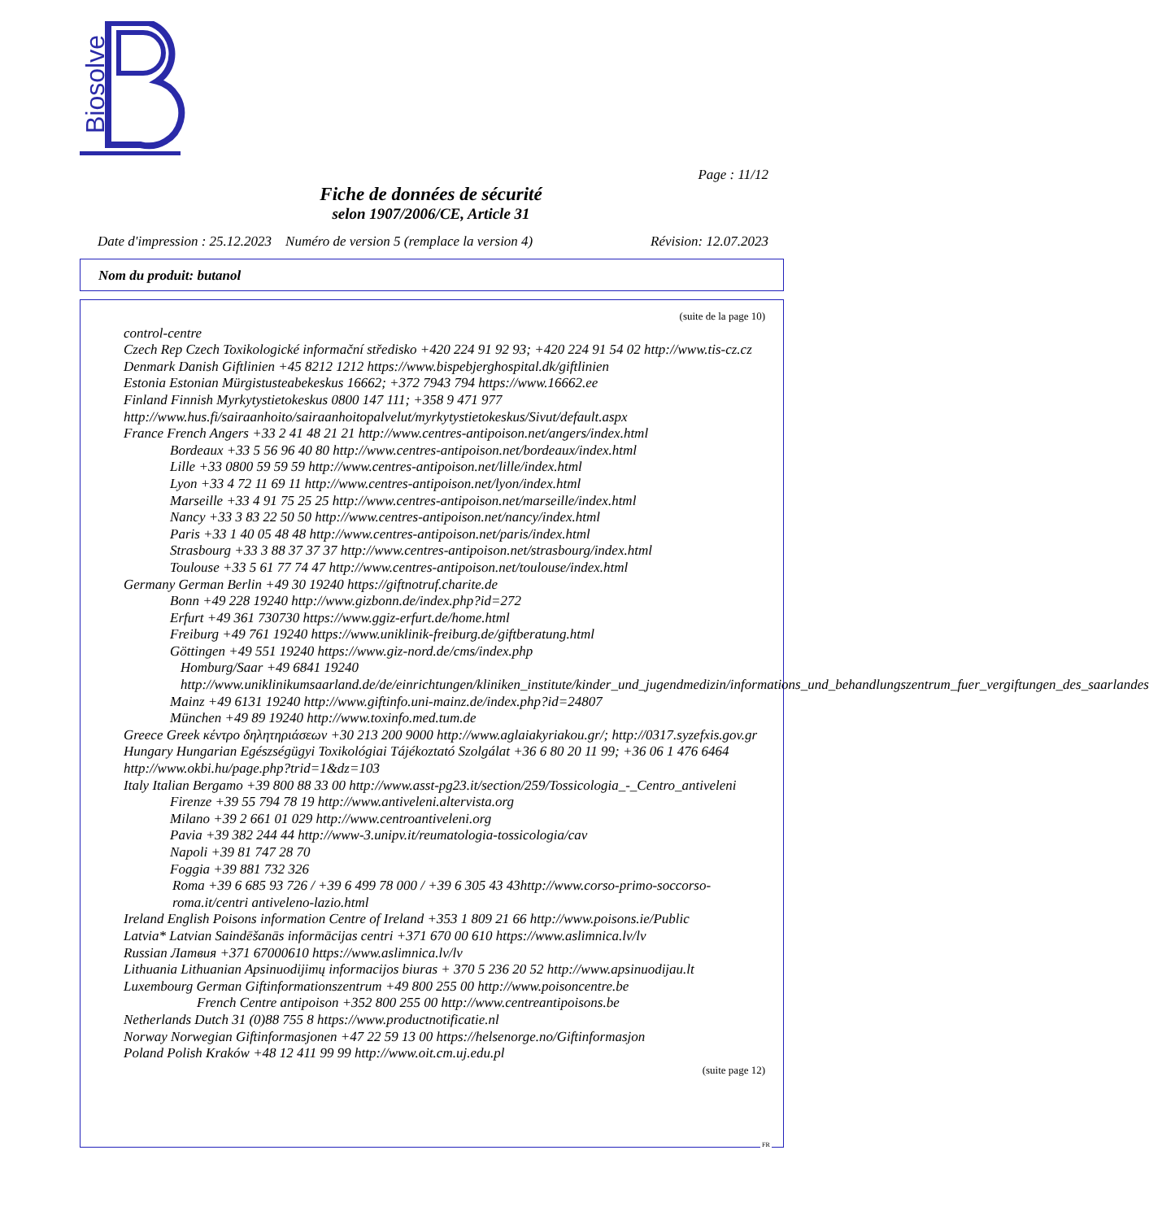Biosolve
Page : 11/12
Fiche de données de sécurité
selon 1907/2006/CE, Article 31
Date d'impression : 25.12.2023 Numéro de version 5 (remplace la version 4) Révision: 12.07.2023
Nom du produit: butanol
(suite de la page 10)
control-centre
Czech Rep Czech Toxikologické informační středisko +420 224 91 92 93; +420 224 91 54 02 http://www.tis-cz.cz
Denmark Danish Giftlinien +45 8212 1212 https://www.bispebjerghospital.dk/giftlinien
Estonia Estonian Mürgistusteabekeskus 16662; +372 7943 794 https://www.16662.ee
Finland Finnish Myrkytystietokeskus 0800 147 111; +358 9 471 977 http://www.hus.fi/sairaanhoito/sairaanhoitopalvelut/myrkytystietokeskus/Sivut/default.aspx
France French Angers +33 2 41 48 21 21 http://www.centres-antipoison.net/angers/index.html
Bordeaux +33 5 56 96 40 80 http://www.centres-antipoison.net/bordeaux/index.html
Lille +33 0800 59 59 59 http://www.centres-antipoison.net/lille/index.html
Lyon +33 4 72 11 69 11 http://www.centres-antipoison.net/lyon/index.html
Marseille +33 4 91 75 25 25 http://www.centres-antipoison.net/marseille/index.html
Nancy +33 3 83 22 50 50 http://www.centres-antipoison.net/nancy/index.html
Paris +33 1 40 05 48 48 http://www.centres-antipoison.net/paris/index.html
Strasbourg +33 3 88 37 37 37 http://www.centres-antipoison.net/strasbourg/index.html
Toulouse +33 5 61 77 74 47 http://www.centres-antipoison.net/toulouse/index.html
Germany German Berlin +49 30 19240 https://giftnotruf.charite.de
Bonn +49 228 19240 http://www.gizbonn.de/index.php?id=272
Erfurt +49 361 730730 https://www.ggiz-erfurt.de/home.html
Freiburg +49 761 19240 https://www.uniklinik-freiburg.de/giftberatung.html
Göttingen +49 551 19240 https://www.giz-nord.de/cms/index.php
Homburg/Saar +49 6841 19240 http://www.uniklinikumsaarland.de/de/einrichtungen/kliniken_institute/kinder_und_jugendmedizin/informations_und_behandlungszentrum_fuer_vergiftungen_des_saarlandes
Mainz +49 6131 19240 http://www.giftinfo.uni-mainz.de/index.php?id=24807
München +49 89 19240 http://www.toxinfo.med.tum.de
Greece Greek κέντρο δηλητηριάσεων +30 213 200 9000 http://www.aglaiakyriakou.gr/; http://0317.syzefxis.gov.gr
Hungary Hungarian Egészségügyi Toxikológiai Tájékoztató Szolgálat +36 6 80 20 11 99; +36 06 1 476 6464 http://www.okbi.hu/page.php?trid=1&dz=103
Italy Italian Bergamo +39 800 88 33 00 http://www.asst-pg23.it/section/259/Tossicologia_-_Centro_antiveleni
Firenze +39 55 794 78 19 http://www.antiveleni.altervista.org
Milano +39 2 661 01 029 http://www.centroantiveleni.org
Pavia +39 382 244 44 http://www-3.unipv.it/reumatologia-tossicologia/cav
Napoli +39 81 747 28 70
Foggia +39 881 732 326
Roma +39 6 685 93 726 / +39 6 499 78 000 / +39 6 305 43 43http://www.corso-primo-soccorso-roma.it/centri antiveleno-lazio.html
Ireland English Poisons information Centre of Ireland +353 1 809 21 66 http://www.poisons.ie/Public
Latvia* Latvian Saindēšanās informācijas centri +371 670 00 610 https://www.aslimnica.lv/lv
Russian Латвия +371 67000610 https://www.aslimnica.lv/lv
Lithuania Lithuanian Apsinuodijimų informacijos biuras + 370 5 236 20 52 http://www.apsinuodijau.lt
Luxembourg German Giftinformationszentrum +49 800 255 00 http://www.poisoncentre.be
French Centre antipoison +352 800 255 00 http://www.centreantipoisons.be
Netherlands Dutch 31 (0)88 755 8 https://www.productnotificatie.nl
Norway Norwegian Giftinformasjonen +47 22 59 13 00 https://helsenorge.no/Giftinformasjon
Poland Polish Kraków +48 12 411 99 99 http://www.oit.cm.uj.edu.pl
(suite page 12)
FR